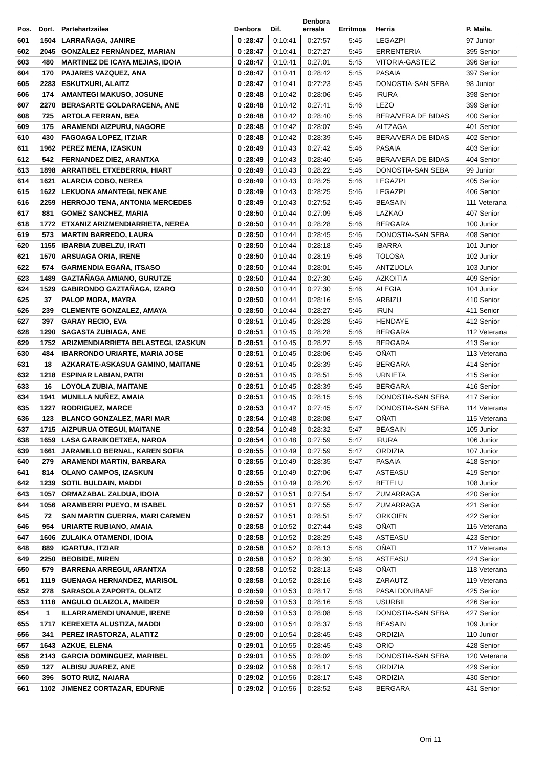| Pos. | Dort. | Partehartzailea | Denbora | Dif. | Denbora erreala | Erritmoa | Herria | P. Maila. |
| --- | --- | --- | --- | --- | --- | --- | --- | --- |
| 601 | 1504 | LARRAÑAGA, JANIRE | 0 :28:47 | 0:10:41 | 0:27:57 | 5:45 | LEGAZPI | 97 Junior |
| 602 | 2045 | GONZÁLEZ FERNÁNDEZ, MARIAN | 0 :28:47 | 0:10:41 | 0:27:27 | 5:45 | ERRENTERIA | 395 Senior |
| 603 | 480 | MARTINEZ DE ICAYA MEJIAS, IDOIA | 0 :28:47 | 0:10:41 | 0:27:01 | 5:45 | VITORIA-GASTEIZ | 396 Senior |
| 604 | 170 | PAJARES VAZQUEZ, ANA | 0 :28:47 | 0:10:41 | 0:28:42 | 5:45 | PASAIA | 397 Senior |
| 605 | 2283 | ESKUTXURI, ALAITZ | 0 :28:47 | 0:10:41 | 0:27:23 | 5:45 | DONOSTIA-SAN SEBA | 98 Junior |
| 606 | 174 | AMANTEGI MAKUSO, JOSUNE | 0 :28:48 | 0:10:42 | 0:28:06 | 5:46 | IRURA | 398 Senior |
| 607 | 2270 | BERASARTE GOLDARACENA, ANE | 0 :28:48 | 0:10:42 | 0:27:41 | 5:46 | LEZO | 399 Senior |
| 608 | 725 | ARTOLA FERRAN, BEA | 0 :28:48 | 0:10:42 | 0:28:40 | 5:46 | BERA/VERA DE BIDAS | 400 Senior |
| 609 | 175 | ARAMENDI AIZPURU, NAGORE | 0 :28:48 | 0:10:42 | 0:28:07 | 5:46 | ALTZAGA | 401 Senior |
| 610 | 430 | FAGOAGA LOPEZ, ITZIAR | 0 :28:48 | 0:10:42 | 0:28:39 | 5:46 | BERA/VERA DE BIDAS | 402 Senior |
| 611 | 1962 | PEREZ MENA, IZASKUN | 0 :28:49 | 0:10:43 | 0:27:42 | 5:46 | PASAIA | 403 Senior |
| 612 | 542 | FERNANDEZ DIEZ, ARANTXA | 0 :28:49 | 0:10:43 | 0:28:40 | 5:46 | BERA/VERA DE BIDAS | 404 Senior |
| 613 | 1898 | ARRATIBEL ETXEBERRIA, HIART | 0 :28:49 | 0:10:43 | 0:28:22 | 5:46 | DONOSTIA-SAN SEBA | 99 Junior |
| 614 | 1621 | ALARCIA COBO, NEREA | 0 :28:49 | 0:10:43 | 0:28:25 | 5:46 | LEGAZPI | 405 Senior |
| 615 | 1622 | LEKUONA AMANTEGI, NEKANE | 0 :28:49 | 0:10:43 | 0:28:25 | 5:46 | LEGAZPI | 406 Senior |
| 616 | 2259 | HERROJO TENA, ANTONIA MERCEDES | 0 :28:49 | 0:10:43 | 0:27:52 | 5:46 | BEASAIN | 111 Veterana |
| 617 | 881 | GOMEZ SANCHEZ, MARIA | 0 :28:50 | 0:10:44 | 0:27:09 | 5:46 | LAZKAO | 407 Senior |
| 618 | 1772 | ETXANIZ ARIZMENDIARRIETA, NEREA | 0 :28:50 | 0:10:44 | 0:28:28 | 5:46 | BERGARA | 100 Junior |
| 619 | 573 | MARTIN BARREDO, LAURA | 0 :28:50 | 0:10:44 | 0:28:45 | 5:46 | DONOSTIA-SAN SEBA | 408 Senior |
| 620 | 1155 | IBARBIA ZUBELZU, IRATI | 0 :28:50 | 0:10:44 | 0:28:18 | 5:46 | IBARRA | 101 Junior |
| 621 | 1570 | ARSUAGA ORIA, IRENE | 0 :28:50 | 0:10:44 | 0:28:19 | 5:46 | TOLOSA | 102 Junior |
| 622 | 574 | GARMENDIA EGAÑA, ITSASO | 0 :28:50 | 0:10:44 | 0:28:01 | 5:46 | ANTZUOLA | 103 Junior |
| 623 | 1489 | GAZTAÑAGA AMIANO, GURUTZE | 0 :28:50 | 0:10:44 | 0:27:30 | 5:46 | AZKOITIA | 409 Senior |
| 624 | 1529 | GABIRONDO GAZTAÑAGA, IZARO | 0 :28:50 | 0:10:44 | 0:27:30 | 5:46 | ALEGIA | 104 Junior |
| 625 | 37 | PALOP MORA, MAYRA | 0 :28:50 | 0:10:44 | 0:28:16 | 5:46 | ARBIZU | 410 Senior |
| 626 | 239 | CLEMENTE GONZALEZ, AMAYA | 0 :28:50 | 0:10:44 | 0:28:27 | 5:46 | IRUN | 411 Senior |
| 627 | 397 | GARAY RECIO, EVA | 0 :28:51 | 0:10:45 | 0:28:28 | 5:46 | HENDAYE | 412 Senior |
| 628 | 1290 | SAGASTA ZUBIAGA, ANE | 0 :28:51 | 0:10:45 | 0:28:28 | 5:46 | BERGARA | 112 Veterana |
| 629 | 1752 | ARIZMENDIARRIETA BELASTEGI, IZASKUN | 0 :28:51 | 0:10:45 | 0:28:27 | 5:46 | BERGARA | 413 Senior |
| 630 | 484 | IBARRONDO URIARTE, MARIA JOSE | 0 :28:51 | 0:10:45 | 0:28:06 | 5:46 | OÑATI | 113 Veterana |
| 631 | 18 | AZKARATE-ASKASUA GAMINO, MAITANE | 0 :28:51 | 0:10:45 | 0:28:39 | 5:46 | BERGARA | 414 Senior |
| 632 | 1218 | ESPINAR LABIAN, PATRI | 0 :28:51 | 0:10:45 | 0:28:51 | 5:46 | URNIETA | 415 Senior |
| 633 | 16 | LOYOLA ZUBIA, MAITANE | 0 :28:51 | 0:10:45 | 0:28:39 | 5:46 | BERGARA | 416 Senior |
| 634 | 1941 | MUNILLA NUÑEZ, AMAIA | 0 :28:51 | 0:10:45 | 0:28:15 | 5:46 | DONOSTIA-SAN SEBA | 417 Senior |
| 635 | 1227 | RODRIGUEZ, MARCE | 0 :28:53 | 0:10:47 | 0:27:45 | 5:47 | DONOSTIA-SAN SEBA | 114 Veterana |
| 636 | 123 | BLANCO GONZALEZ, MARI MAR | 0 :28:54 | 0:10:48 | 0:28:08 | 5:47 | OÑATI | 115 Veterana |
| 637 | 1715 | AIZPURUA OTEGUI, MAITANE | 0 :28:54 | 0:10:48 | 0:28:32 | 5:47 | BEASAIN | 105 Junior |
| 638 | 1659 | LASA GARAIKOETXEA, NAROA | 0 :28:54 | 0:10:48 | 0:27:59 | 5:47 | IRURA | 106 Junior |
| 639 | 1661 | JARAMILLO BERNAL, KAREN SOFIA | 0 :28:55 | 0:10:49 | 0:27:59 | 5:47 | ORDIZIA | 107 Junior |
| 640 | 279 | ARAMENDI MARTIN, BARBARA | 0 :28:55 | 0:10:49 | 0:28:35 | 5:47 | PASAIA | 418 Senior |
| 641 | 814 | OLANO CAMPOS, IZASKUN | 0 :28:55 | 0:10:49 | 0:27:06 | 5:47 | ASTEASU | 419 Senior |
| 642 | 1239 | SOTIL BULDAIN, MADDI | 0 :28:55 | 0:10:49 | 0:28:20 | 5:47 | BETELU | 108 Junior |
| 643 | 1057 | ORMAZABAL ZALDUA, IDOIA | 0 :28:57 | 0:10:51 | 0:27:54 | 5:47 | ZUMARRAGA | 420 Senior |
| 644 | 1056 | ARAMBERRI PUEYO, M ISABEL | 0 :28:57 | 0:10:51 | 0:27:55 | 5:47 | ZUMARRAGA | 421 Senior |
| 645 | 72 | SAN MARTIN GUERRA, MARI CARMEN | 0 :28:57 | 0:10:51 | 0:28:51 | 5:47 | ORKOIEN | 422 Senior |
| 646 | 954 | URIARTE RUBIANO, AMAIA | 0 :28:58 | 0:10:52 | 0:27:44 | 5:48 | OÑATI | 116 Veterana |
| 647 | 1606 | ZULAIKA OTAMENDI, IDOIA | 0 :28:58 | 0:10:52 | 0:28:29 | 5:48 | ASTEASU | 423 Senior |
| 648 | 889 | IGARTUA, ITZIAR | 0 :28:58 | 0:10:52 | 0:28:13 | 5:48 | OÑATI | 117 Veterana |
| 649 | 2250 | BEOBIDE, MIREN | 0 :28:58 | 0:10:52 | 0:28:30 | 5:48 | ASTEASU | 424 Senior |
| 650 | 579 | BARRENA ARREGUI, ARANTXA | 0 :28:58 | 0:10:52 | 0:28:13 | 5:48 | OÑATI | 118 Veterana |
| 651 | 1119 | GUENAGA HERNANDEZ, MARISOL | 0 :28:58 | 0:10:52 | 0:28:16 | 5:48 | ZARAUTZ | 119 Veterana |
| 652 | 278 | SARASOLA ZAPORTA, OLATZ | 0 :28:59 | 0:10:53 | 0:28:17 | 5:48 | PASAI DONIBANE | 425 Senior |
| 653 | 1118 | ANGULO OLAIZOLA, MAIDER | 0 :28:59 | 0:10:53 | 0:28:16 | 5:48 | USURBIL | 426 Senior |
| 654 | 1 | ILLARRAMENDI UNANUE, IRENE | 0 :28:59 | 0:10:53 | 0:28:08 | 5:48 | DONOSTIA-SAN SEBA | 427 Senior |
| 655 | 1717 | KEREXETA ALUSTIZA, MADDI | 0 :29:00 | 0:10:54 | 0:28:37 | 5:48 | BEASAIN | 109 Junior |
| 656 | 341 | PEREZ IRASTORZA, ALATITZ | 0 :29:00 | 0:10:54 | 0:28:45 | 5:48 | ORDIZIA | 110 Junior |
| 657 | 1643 | AZKUE, ELENA | 0 :29:01 | 0:10:55 | 0:28:45 | 5:48 | ORIO | 428 Senior |
| 658 | 2143 | GARCIA DOMINGUEZ, MARIBEL | 0 :29:01 | 0:10:55 | 0:28:02 | 5:48 | DONOSTIA-SAN SEBA | 120 Veterana |
| 659 | 127 | ALBISU JUAREZ, ANE | 0 :29:02 | 0:10:56 | 0:28:17 | 5:48 | ORDIZIA | 429 Senior |
| 660 | 396 | SOTO RUIZ, NAIARA | 0 :29:02 | 0:10:56 | 0:28:17 | 5:48 | ORDIZIA | 430 Senior |
| 661 | 1102 | JIMENEZ CORTAZAR, EDURNE | 0 :29:02 | 0:10:56 | 0:28:52 | 5:48 | BERGARA | 431 Senior |
Orri 11